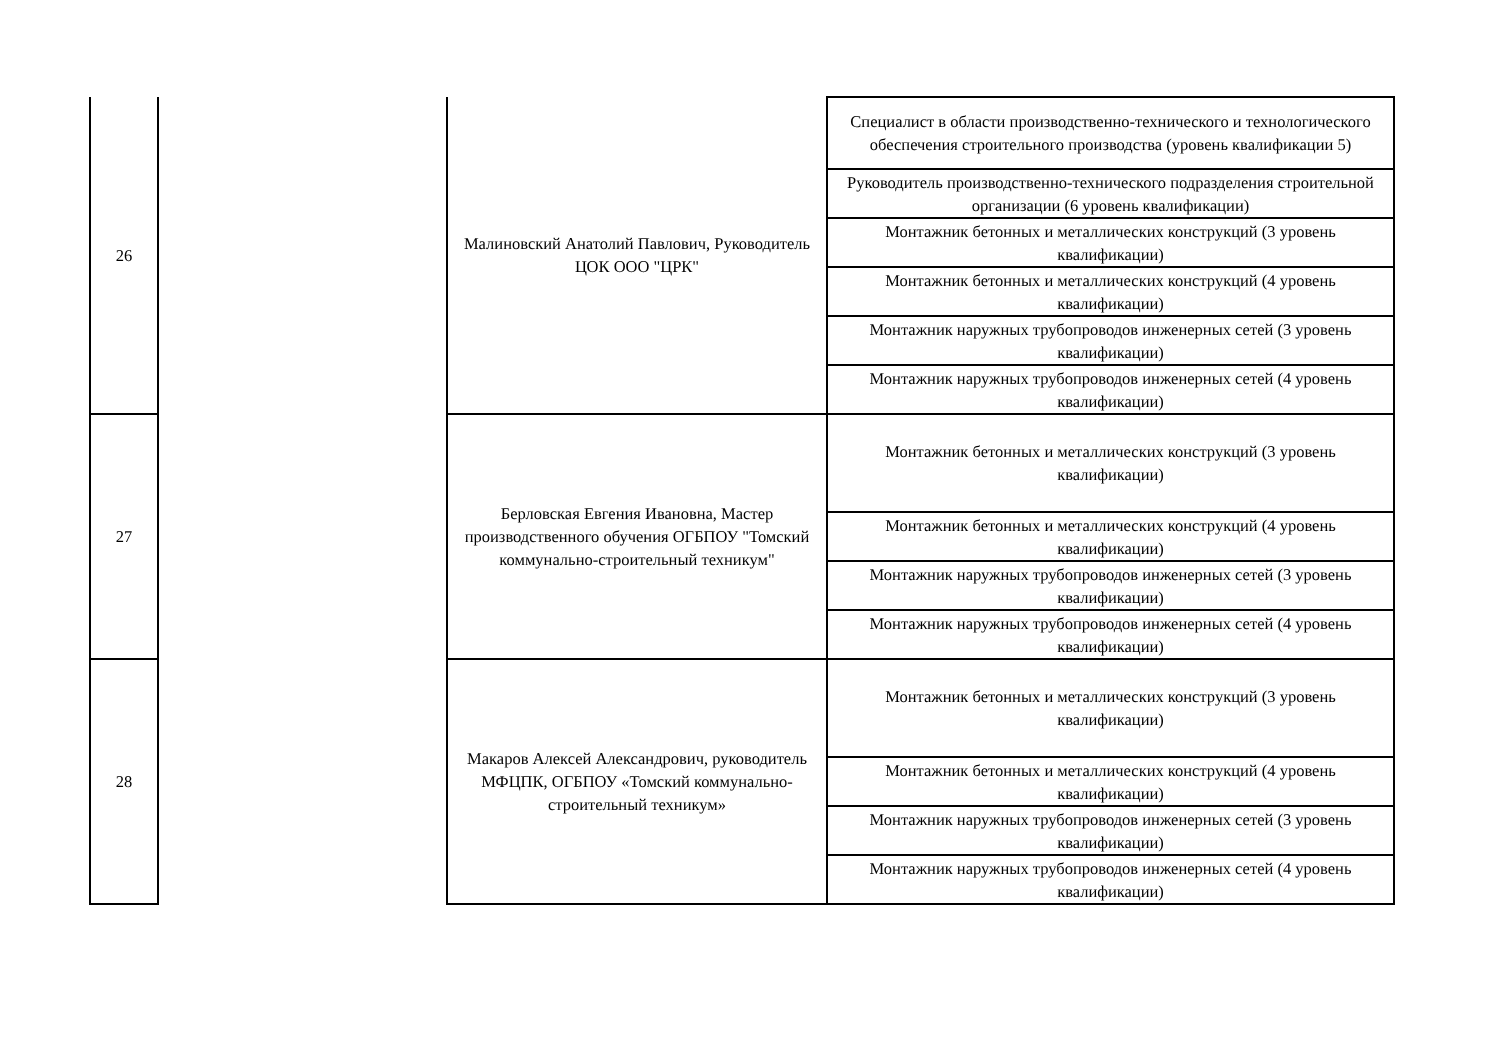| 26 | | Малиновский Анатолий Павлович, Руководитель ЦОК ООО "ЦРК" | Специалист в области производственно-технического и технологического обеспечения строительного производства (уровень квалификации 5) |
| | | | Руководитель производственно-технического подразделения строительной организации (6 уровень квалификации) |
| | | | Монтажник бетонных и металлических конструкций (3 уровень квалификации) |
| | | | Монтажник бетонных и металлических конструкций (4 уровень квалификации) |
| | | | Монтажник наружных трубопроводов инженерных сетей (3 уровень квалификации) |
| | | | Монтажник наружных трубопроводов инженерных сетей (4 уровень квалификации) |
| 27 | | Берловская Евгения Ивановна, Мастер производственного обучения ОГБПОУ "Томский коммунально-строительный техникум" | Монтажник бетонных и металлических конструкций (3 уровень квалификации) |
| | | | Монтажник бетонных и металлических конструкций (4 уровень квалификации) |
| | | | Монтажник наружных трубопроводов инженерных сетей (3 уровень квалификации) |
| | | | Монтажник наружных трубопроводов инженерных сетей (4 уровень квалификации) |
| 28 | | Макаров Алексей Александрович, руководитель МФЦПК, ОГБПОУ «Томский коммунально-строительный техникум» | Монтажник бетонных и металлических конструкций (3 уровень квалификации) |
| | | | Монтажник бетонных и металлических конструкций (4 уровень квалификации) |
| | | | Монтажник наружных трубопроводов инженерных сетей (3 уровень квалификации) |
| | | | Монтажник наружных трубопроводов инженерных сетей (4 уровень квалификации) |